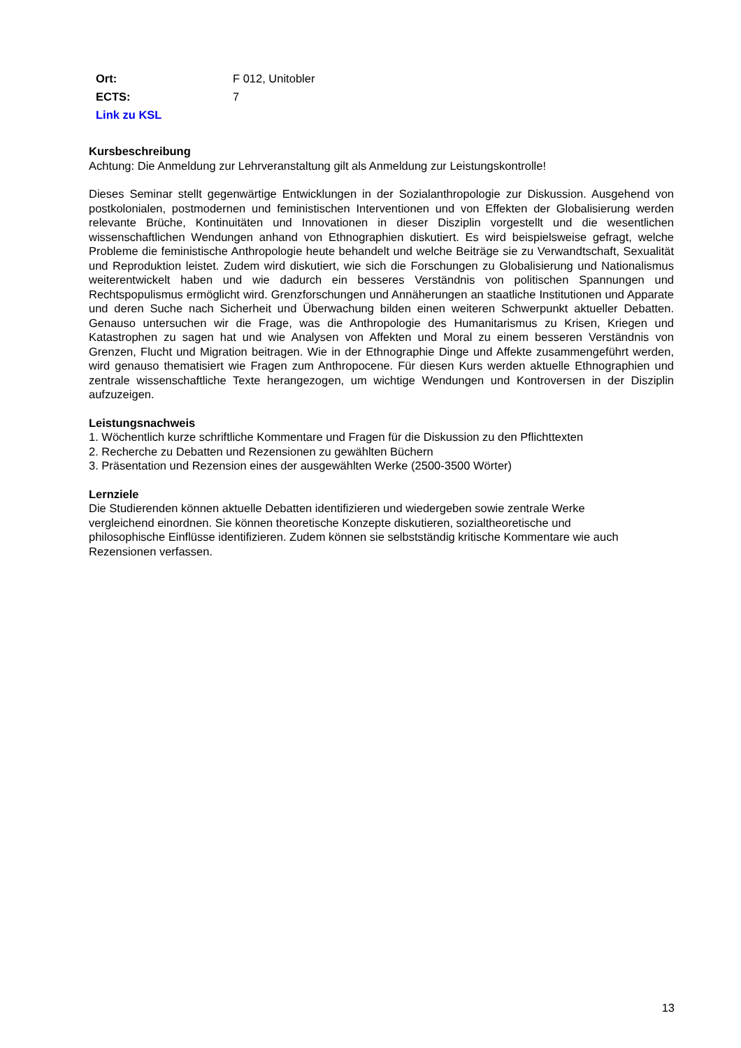| Ort: | F 012, Unitobler |
| ECTS: | 7 |
| Link zu KSL | |
Kursbeschreibung
Achtung: Die Anmeldung zur Lehrveranstaltung gilt als Anmeldung zur Leistungskontrolle!
Dieses Seminar stellt gegenwärtige Entwicklungen in der Sozialanthropologie zur Diskussion. Ausgehend von postkolonialen, postmodernen und feministischen Interventionen und von Effekten der Globalisierung werden relevante Brüche, Kontinuitäten und Innovationen in dieser Disziplin vorgestellt und die wesentlichen wissenschaftlichen Wendungen anhand von Ethnographien diskutiert. Es wird beispielsweise gefragt, welche Probleme die feministische Anthropologie heute behandelt und welche Beiträge sie zu Verwandtschaft, Sexualität und Reproduktion leistet. Zudem wird diskutiert, wie sich die Forschungen zu Globalisierung und Nationalismus weiterentwickelt haben und wie dadurch ein besseres Verständnis von politischen Spannungen und Rechtspopulismus ermöglicht wird. Grenzforschungen und Annäherungen an staatliche Institutionen und Apparate und deren Suche nach Sicherheit und Überwachung bilden einen weiteren Schwerpunkt aktueller Debatten. Genauso untersuchen wir die Frage, was die Anthropologie des Humanitarismus zu Krisen, Kriegen und Katastrophen zu sagen hat und wie Analysen von Affekten und Moral zu einem besseren Verständnis von Grenzen, Flucht und Migration beitragen. Wie in der Ethnographie Dinge und Affekte zusammengeführt werden, wird genauso thematisiert wie Fragen zum Anthropocene. Für diesen Kurs werden aktuelle Ethnographien und zentrale wissenschaftliche Texte herangezogen, um wichtige Wendungen und Kontroversen in der Disziplin aufzuzeigen.
Leistungsnachweis
1. Wöchentlich kurze schriftliche Kommentare und Fragen für die Diskussion zu den Pflichttexten
2. Recherche zu Debatten und Rezensionen zu gewählten Büchern
3. Präsentation und Rezension eines der ausgewählten Werke (2500-3500 Wörter)
Lernziele
Die Studierenden können aktuelle Debatten identifizieren und wiedergeben sowie zentrale Werke
vergleichend einordnen. Sie können theoretische Konzepte diskutieren, sozialtheoretische und
philosophische Einflüsse identifizieren. Zudem können sie selbstständig kritische Kommentare wie auch
Rezensionen verfassen.
13